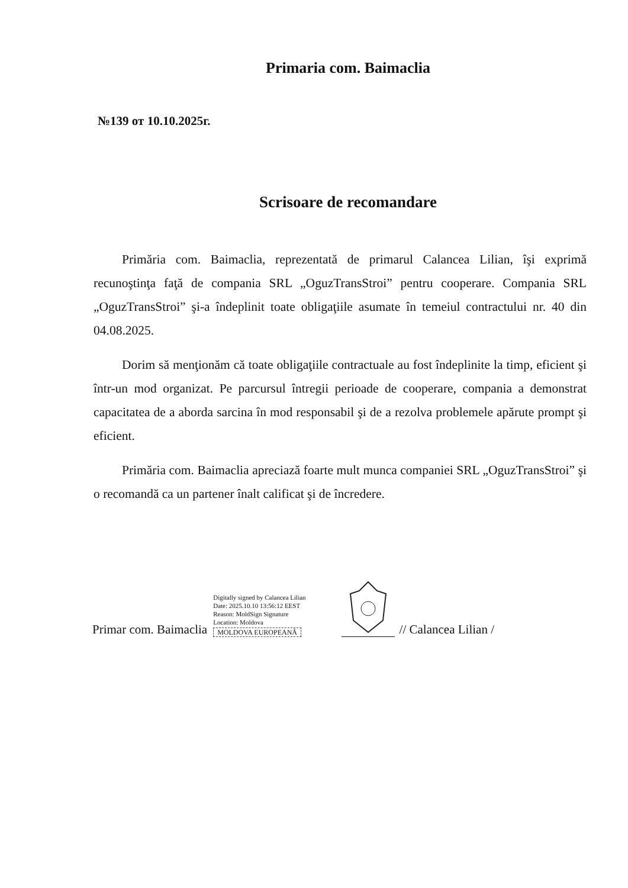Primaria com. Baimaclia
№139 от 10.10.2025г.
Scrisoare de recomandare
Primăria com. Baimaclia, reprezentată de primarul Calancea Lilian, îşi exprimă recunoştinţa faţă de compania SRL „OguzTransStroi” pentru cooperare. Compania SRL „OguzTransStroi” şi-a îndeplinit toate obligaţiile asumate în temeiul contractului nr. 40 din 04.08.2025.
Dorim să menţionăm că toate obligaţiile contractuale au fost îndeplinite la timp, eficient şi într-un mod organizat. Pe parcursul întregii perioade de cooperare, compania a demonstrat capacitatea de a aborda sarcina în mod responsabil şi de a rezolva problemele apărute prompt şi eficient.
Primăria com. Baimaclia apreciază foarte mult munca companiei SRL „OguzTransStroi” şi o recomandă ca un partener înalt calificat şi de încredere.
Primar com. Baimaclia
Digitally signed by Calancea Lilian
Date: 2025.10.10 13:56:12 EEST
Reason: MoldSign Signature
Location: Moldova
MOLDOVA EUROPEANĂ
// Calancea Lilian /